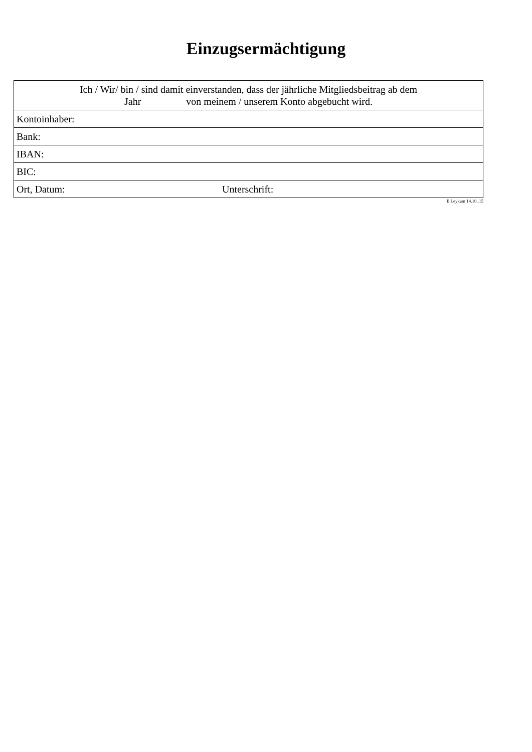Einzugsermächtigung
| Ich / Wir/ bin / sind damit einverstanden, dass der jährliche Mitgliedsbeitrag ab dem Jahr von meinem / unserem Konto abgebucht wird. | |
| Kontoinhaber: | |
| Bank: | |
| IBAN: | |
| BIC: | |
| Ort, Datum: | Unterschrift: |
E.Leykam 14.10..15